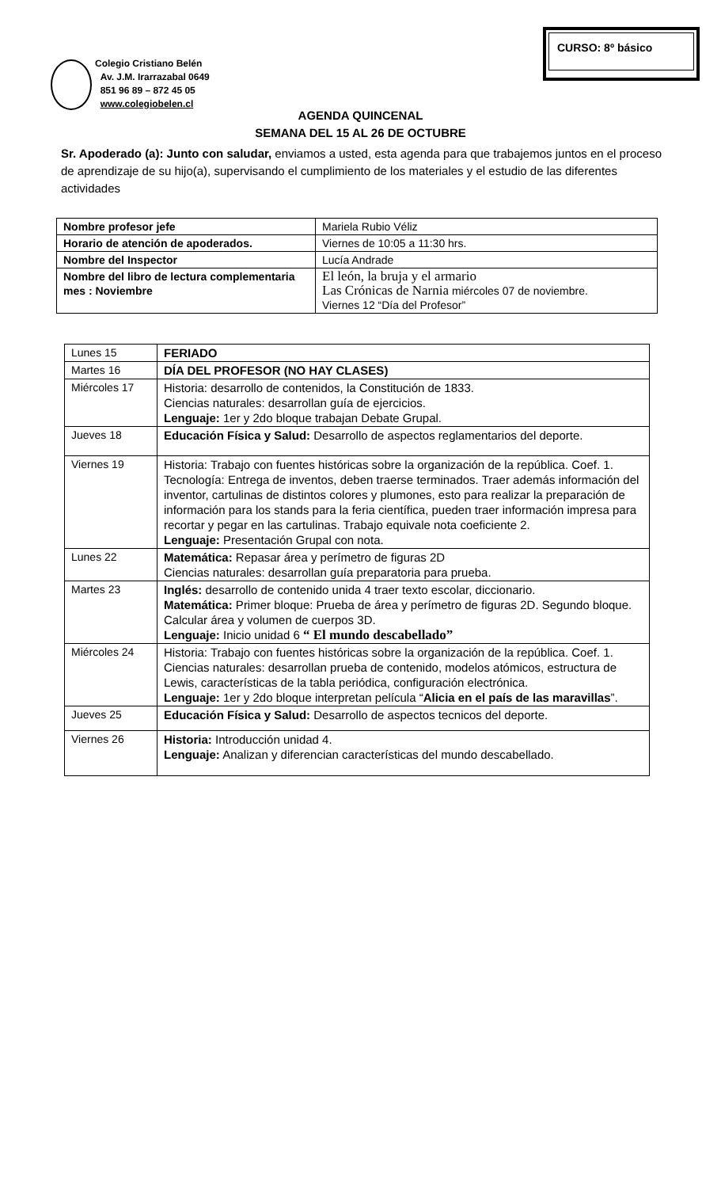CURSO: 8º básico
Colegio Cristiano Belén
Av. J.M. Irarrazabal 0649
851 96 89 – 872 45 05
www.colegiobelen.cl
AGENDA QUINCENAL
SEMANA DEL 15 AL 26 DE OCTUBRE
Sr. Apoderado (a): Junto con saludar, enviamos a usted, esta agenda para que trabajemos juntos en el proceso de aprendizaje de su hijo(a), supervisando el cumplimiento de los materiales y el estudio de las diferentes actividades
| Nombre profesor jefe | Mariela Rubio Véliz |
| Horario de atención de apoderados. | Viernes de 10:05 a 11:30 hrs. |
| Nombre del Inspector | Lucía Andrade |
| Nombre del libro de lectura complementaria mes : Noviembre | El león, la bruja y el armario Las Crónicas de Narnia miércoles 07 de noviembre. Viernes 12 “Día del Profesor” |
| Lunes 15 | FERIADO |
| Martes 16 | DÍA DEL PROFESOR (NO HAY CLASES) |
| Miércoles 17 | Historia: desarrollo de contenidos, la Constitución de 1833. Ciencias naturales: desarrollan guía de ejercicios. Lenguaje: 1er y 2do bloque trabajan Debate Grupal. |
| Jueves 18 | Educación Física y Salud: Desarrollo de aspectos reglamentarios del deporte. |
| Viernes 19 | Historia: Trabajo con fuentes históricas sobre la organización de la república. Coef. 1. Tecnología: Entrega de inventos, deben traerse terminados. Traer además información del inventor, cartulinas de distintos colores y plumones, esto para realizar la preparación de información para los stands para la feria científica, pueden traer información impresa para recortar y pegar en las cartulinas. Trabajo equivale nota coeficiente 2. Lenguaje: Presentación Grupal con nota. |
| Lunes 22 | Matemática: Repasar área y perímetro de figuras 2D Ciencias naturales: desarrollan guía preparatoria para prueba. |
| Martes 23 | Inglés: desarrollo de contenido unida 4 traer texto escolar, diccionario. Matemática: Primer bloque: Prueba de área y perímetro de figuras 2D. Segundo bloque. Calcular área y volumen de cuerpos 3D. Lenguaje: Inicio unidad 6 “ El mundo descabellado” |
| Miércoles 24 | Historia: Trabajo con fuentes históricas sobre la organización de la república. Coef. 1. Ciencias naturales: desarrollan prueba de contenido, modelos atómicos, estructura de Lewis, características de la tabla periódica, configuración electrónica. Lenguaje: 1er y 2do bloque interpretan película “ Alicia en el país de las maravillas ”. |
| Jueves 25 | Educación Física y Salud: Desarrollo de aspectos tecnicos del deporte. |
| Viernes 26 | Historia: Introducción unidad 4. Lenguaje: Analizan y diferencian características del mundo descabellado. |